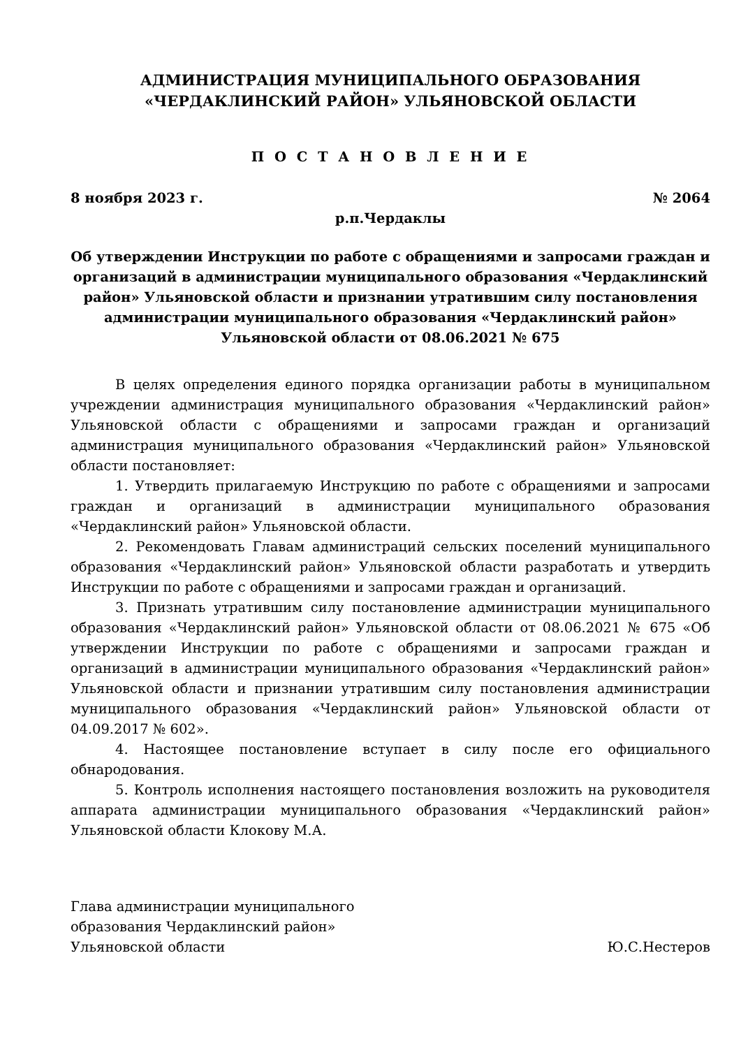АДМИНИСТРАЦИЯ МУНИЦИПАЛЬНОГО ОБРАЗОВАНИЯ
«ЧЕРДАКЛИНСКИЙ РАЙОН» УЛЬЯНОВСКОЙ ОБЛАСТИ
П О С Т А Н О В Л Е Н И Е
8 ноября 2023 г. № 2064
р.п.Чердаклы
Об утверждении Инструкции по работе с обращениями и запросами граждан и организаций в администрации муниципального образования «Чердаклинский район» Ульяновской области и признании утратившим силу постановления администрации муниципального образования «Чердаклинский район» Ульяновской области от 08.06.2021 № 675
В целях определения единого порядка организации работы в муниципальном учреждении администрация муниципального образования «Чердаклинский район» Ульяновской области с обращениями и запросами граждан и организаций администрация муниципального образования «Чердаклинский район» Ульяновской области постановляет:
1. Утвердить прилагаемую Инструкцию по работе с обращениями и запросами граждан и организаций в администрации муниципального образования «Чердаклинский район» Ульяновской области.
2. Рекомендовать Главам администраций сельских поселений муниципального образования «Чердаклинский район» Ульяновской области разработать и утвердить Инструкции по работе с обращениями и запросами граждан и организаций.
3. Признать утратившим силу постановление администрации муниципального образования «Чердаклинский район» Ульяновской области от 08.06.2021 № 675 «Об утверждении Инструкции по работе с обращениями и запросами граждан и организаций в администрации муниципального образования «Чердаклинский район» Ульяновской области и признании утратившим силу постановления администрации муниципального образования «Чердаклинский район» Ульяновской области от 04.09.2017 № 602».
4. Настоящее постановление вступает в силу после его официального обнародования.
5. Контроль исполнения настоящего постановления возложить на руководителя аппарата администрации муниципального образования «Чердаклинский район» Ульяновской области Клокову М.А.
Глава администрации муниципального
образования Чердаклинский район»
Ульяновской области Ю.С.Нестеров